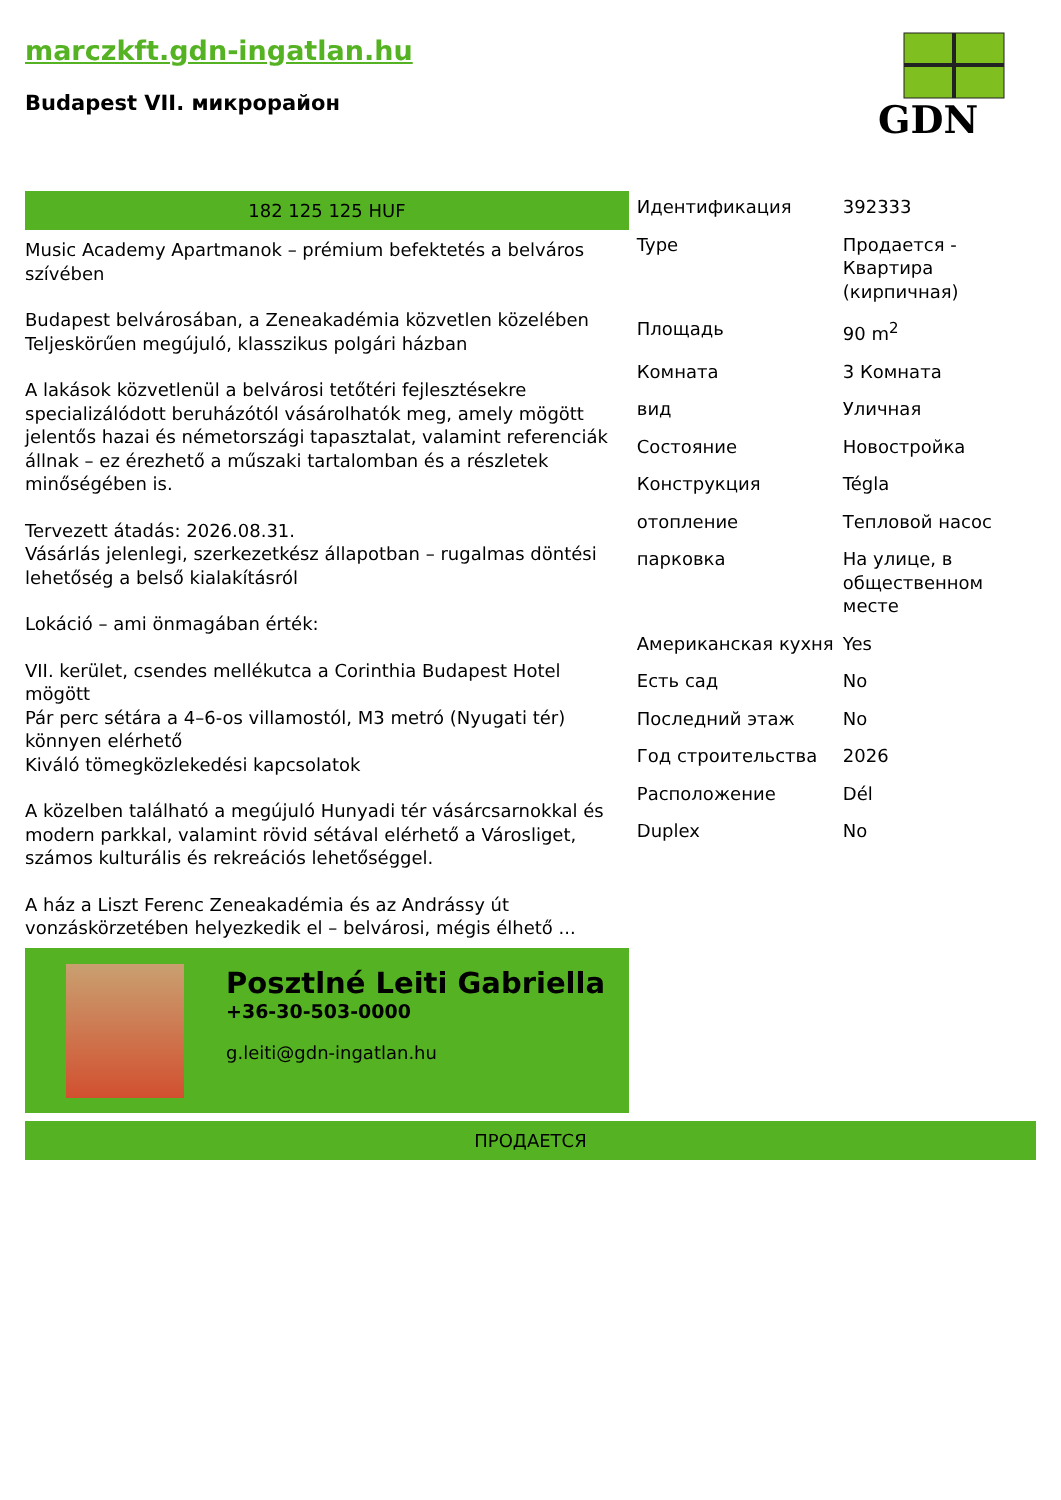marczkft.gdn-ingatlan.hu
Budapest VII. микрорайон
GDN
182 125 125 HUF
Music Academy Apartmanok – prémium befektetés a belváros szívében
Budapest belvárosában, a Zeneakadémia közvetlen közelében
Teljeskörűen megújuló, klasszikus polgári házban
A lakások közvetlenül a belvárosi tetőtéri fejlesztésekre specializálódott beruházótól vásárolhatók meg, amely mögött jelentős hazai és németországi tapasztalat, valamint referenciák állnak – ez érezhető a műszaki tartalomban és a részletek minőségében is.
Tervezett átadás: 2026.08.31.
Vásárlás jelenlegi, szerkezetkész állapotban – rugalmas döntési lehetőség a belső kialakításról
Lokáció – ami önmagában érték:
VII. kerület, csendes mellékutca a Corinthia Budapest Hotel mögött
Pár perc sétára a 4–6-os villamostól, M3 metró (Nyugati tér) könnyen elérhető
Kiváló tömegközlekedési kapcsolatok
A közelben található a megújuló Hunyadi tér vásárcsarnokkal és modern parkkal, valamint rövid sétával elérhető a Városliget, számos kulturális és rekreációs lehetőséggel.
A ház a Liszt Ferenc Zeneakadémia és az Andrássy út vonzáskörzetében helyezkedik el – belvárosi, mégis élhető ...
Posztlné Leiti Gabriella
+36-30-503-0000
g.leiti@gdn-ingatlan.hu
| Идентификация | 392333 |
| Type | Продается - Квартира (кирпичная) |
| Площадь | 90 m<sup>2</sup> |
| Комната | 3 Комната |
| вид | Уличная |
| Состояние | Новостройка |
| Конструкция | Tégla |
| отопление | Тепловой насос |
| парковка | На улице, в общественном месте |
| Американская кухня | Yes |
| Есть сад | No |
| Последний этаж | No |
| Год строительства | 2026 |
| Расположение | Dél |
| Duplex | No |
ПРОДАЕТСЯ